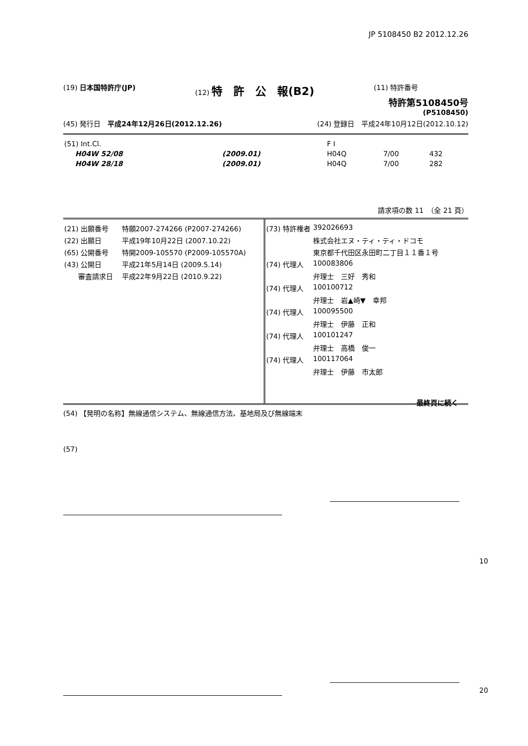JP 5108450 B2 2012.12.26
(19) 日本国特許庁(JP) (12) 特　許　公　報(B2)
(11) 特許番号
特許第5108450号
(P5108450)
(45) 発行日　平成24年12月26日(2012.12.26)
(24) 登録日　平成24年10月12日(2012.10.12)
| (51) Int.Cl. | | F I | | |
| H04W 52/08 | (2009.01) | H04Q | 7/00 | 432 |
| H04W 28/18 | (2009.01) | H04Q | 7/00 | 282 |
請求項の数 11　（全 21 頁）
| (21) 出願番号 | 特願2007-274266 (P2007-274266) |
| (22) 出願日 | 平成19年10月22日 (2007.10.22) |
| (65) 公開番号 | 特開2009-105570 (P2009-105570A) |
| (43) 公開日 | 平成21年5月14日 (2009.5.14) |
| 審査請求日 | 平成22年9月22日 (2010.9.22) |
| (73) 特許権者 | 392026693 |
| | 株式会社エヌ・ティ・ティ・ドコモ |
| | 東京都千代田区永田町二丁目１１番１号 |
| (74) 代理人 | 100083806 |
| | 弁理士 三好 秀和 |
| (74) 代理人 | 100100712 |
| | 弁理士 岩▲崎▼ 幸邦 |
| (74) 代理人 | 100095500 |
| | 弁理士 伊藤 正和 |
| (74) 代理人 | 100101247 |
| | 弁理士 高橋 俊一 |
| (74) 代理人 | 100117064 |
| | 弁理士 伊藤 市太郎 |
最終頁に続く
(54) 【発明の名称】無線通信システム、無線通信方法、基地局及び無線端末
(57)
10
20